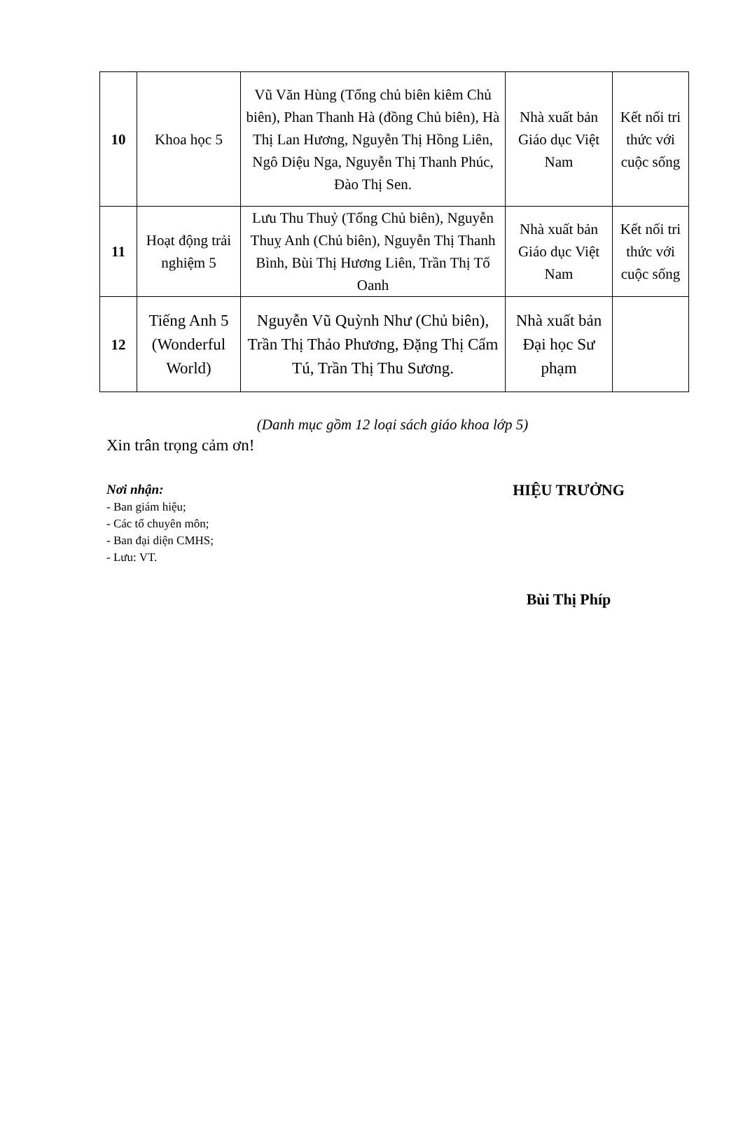| 10 | Khoa học 5 | Vũ Văn Hùng (Tổng chủ biên kiêm Chủ biên), Phan Thanh Hà (đồng Chủ biên), Hà Thị Lan Hương, Nguyễn Thị Hồng Liên, Ngô Diệu Nga, Nguyễn Thị Thanh Phúc, Đào Thị Sen. | Nhà xuất bản Giáo dục Việt Nam | Kết nối tri thức với cuộc sống |
| 11 | Hoạt động trải nghiệm 5 | Lưu Thu Thuỷ (Tổng Chủ biên), Nguyễn Thuỵ Anh (Chủ biên), Nguyễn Thị Thanh Bình, Bùi Thị Hương Liên, Trần Thị Tố Oanh | Nhà xuất bản Giáo dục Việt Nam | Kết nối tri thức với cuộc sống |
| 12 | Tiếng Anh 5 (Wonderful World) | Nguyễn Vũ Quỳnh Như (Chủ biên), Trần Thị Thảo Phương, Đặng Thị Cẩm Tú, Trần Thị Thu Sương. | Nhà xuất bản Đại học Sư phạm | |
(Danh mục gồm 12 loại sách giáo khoa lớp 5)
Xin trân trọng cảm ơn!
Nơi nhận:
- Ban giám hiệu;
- Các tổ chuyên môn;
- Ban đại diện CMHS;
- Lưu: VT.
HIỆU TRƯỞNG
Bùi Thị Phíp